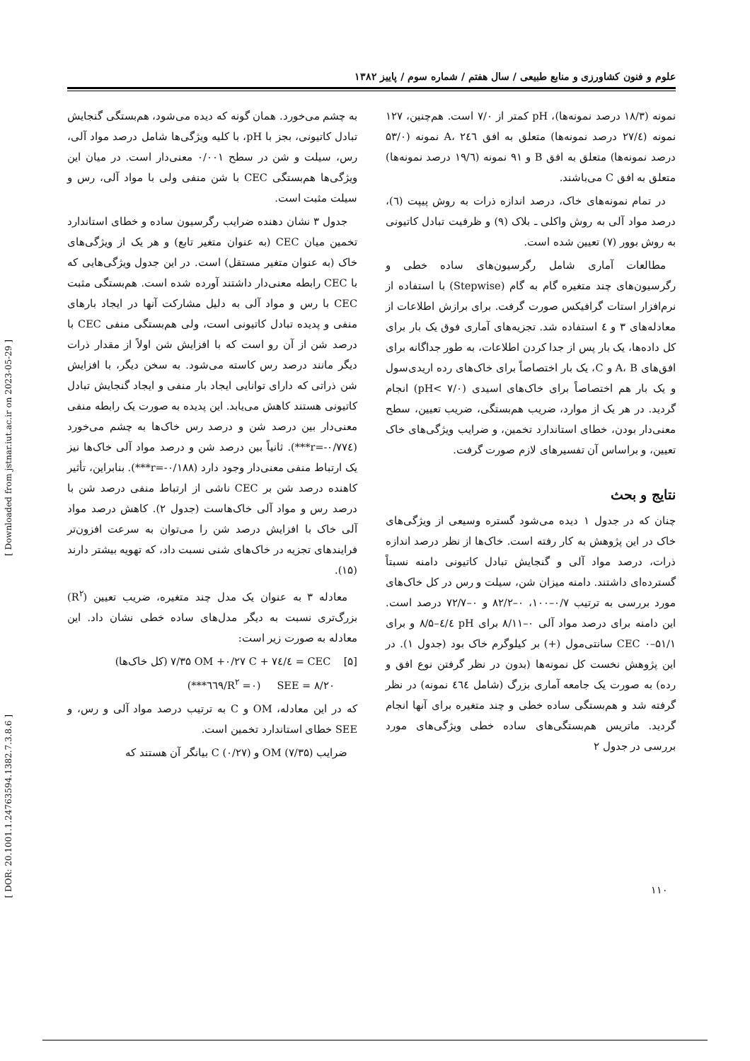علوم و فنون کشاورزی و منابع طبیعی / سال هفتم / شماره سوم / پاییز ۱۳۸۲
نمونه (۱۸/۳ درصد نمونه‌ها)، pH کمتر از ۷/۰ است. هم‌چنین، ۱۲۷ نمونه (۲۷/٤ درصد نمونه‌ها) متعلق به افق A، ۲٤٦ نمونه (۵۳/۰ درصد نمونه‌ها) متعلق به افق B و ۹۱ نمونه (۱۹/٦ درصد نمونه‌ها) متعلق به افق C می‌باشند.
در تمام نمونه‌های خاک، درصد اندازه ذرات به روش پیپت (٦)، درصد مواد آلی به روش واکلی ـ بلاک (۹) و ظرفیت تبادل کاتیونی به روش بوور (۷) تعیین شده است.
مطالعات آماری شامل رگرسیون‌های ساده خطی و رگرسیون‌های چند متغیره گام به گام (Stepwise) با استفاده از نرم‌افزار استات گرافیکس صورت گرفت. برای برازش اطلاعات از معادله‌های ۳ و ٤ استفاده شد. تجزیه‌های آماری فوق یک بار برای کل داده‌ها، یک بار پس از جدا کردن اطلاعات، به طور جداگانه برای افق‌های A، B و C، یک بار اختصاصاً برای خاک‌های رده اریدی‌سول و یک بار هم اختصاصاً برای خاک‌های اسیدی (pH< ۷/۰) انجام گردید. در هر یک از موارد، ضریب هم‌بستگی، ضریب تعیین، سطح معنی‌دار بودن، خطای استاندارد تخمین، و ضرایب ویژگی‌های خاک تعیین، و براساس آن تفسیرهای لازم صورت گرفت.
نتایج و بحث
چنان که در جدول ۱ دیده می‌شود گستره وسیعی از ویژگی‌های خاک در این پژوهش به کار رفته است. خاک‌ها از نظر درصد اندازه ذرات، درصد مواد آلی و گنجایش تبادل کاتیونی دامنه نسبتاً گسترده‌ای داشتند. دامنه میزان شن، سیلت و رس در کل خاک‌های مورد بررسی به ترتیب ۰/۷–۱۰۰، ۰–۸۲/۲ و ۰–۷۲/۷ درصد است. این دامنه برای درصد مواد آلی ۰–۸/۱۱ برای pH ٤/٤–۸/۵ و برای CEC ۰–۵۱/۱ سانتی‌مول (+) بر کیلوگرم خاک بود (جدول ۱). در این پژوهش نخست کل نمونه‌ها (بدون در نظر گرفتن نوع افق و رده) به صورت یک جامعه آماری بزرگ (شامل ٤٦٤ نمونه) در نظر گرفته شد و هم‌بستگی ساده خطی و چند متغیره برای آنها انجام گردید. ماتریس هم‌بستگی‌های ساده خطی ویژگی‌های مورد بررسی در جدول ۲
به چشم می‌خورد. همان گونه که دیده می‌شود، هم‌بستگی گنجایش تبادل کاتیونی، بجز با pH، با کلیه ویژگی‌ها شامل درصد مواد آلی، رس، سیلت و شن در سطح ۰/۰۰۱ معنی‌دار است. در میان این ویژگی‌ها هم‌بستگی CEC با شن منفی ولی با مواد آلی، رس و سیلت مثبت است.
جدول ۳ نشان دهنده ضرایب رگرسیون ساده و خطای استاندارد تخمین میان CEC (به عنوان متغیر تابع) و هر یک از ویژگی‌های خاک (به عنوان متغیر مستقل) است. در این جدول ویژگی‌هایی که با CEC رابطه معنی‌دار داشتند آورده شده است. هم‌بستگی مثبت CEC با رس و مواد آلی به دلیل مشارکت آنها در ایجاد بارهای منفی و پدیده تبادل کاتیونی است، ولی هم‌بستگی منفی CEC با درصد شن از آن رو است که با افزایش شن اولاً از مقدار ذرات دیگر مانند درصد رس کاسته می‌شود. به سخن دیگر، با افزایش شن ذراتی که دارای توانایی ایجاد بار منفی و ایجاد گنجایش تبادل کاتیونی هستند کاهش می‌یابد. این پدیده به صورت یک رابطه منفی معنی‌دار بین درصد شن و درصد رس خاک‌ها به چشم می‌خورد (r=-۰/۷۷٤***). ثانیاً بین درصد شن و درصد مواد آلی خاک‌ها نیز یک ارتباط منفی معنی‌دار وجود دارد (r=-۰/۱۸۸***). بنابراین، تأثیر کاهنده درصد شن بر CEC ناشی از ارتباط منفی درصد شن با درصد رس و مواد آلی خاک‌هاست (جدول ۲). کاهش درصد مواد آلی خاک با افزایش درصد شن را می‌توان به سرعت افزون‌تر فرایندهای تجزیه در خاک‌های شنی نسبت داد، که تهویه بیشتر دارند (۱۵).
معادله ۳ به عنوان یک مدل چند متغیره، ضریب تعیین (R<sup>۲</sup>) بزرگ‌تری نسبت به دیگر مدل‌های ساده خطی نشان داد. این معادله به صورت زیر است:
[۵] CEC = ٤/۷٤ + ۷/۳۵ OM +۰/۲۷ C (کل خاک‌ها)
SEE = ۸/۲۰ (R<sup>۲</sup> =۰/٦٦۹***)
که در این معادله، OM و C به ترتیب درصد مواد آلی و رس، و SEE خطای استاندارد تخمین است.
ضرایب OM (۷/۳۵) و C (۰/۲۷) بیانگر آن هستند که
[ Downloaded from jstnar.iut.ac.ir on 2023-05-29 ]
[ DOR: 20.1001.1.24763594.1382.7.3.8.6 ]
۱۱۰